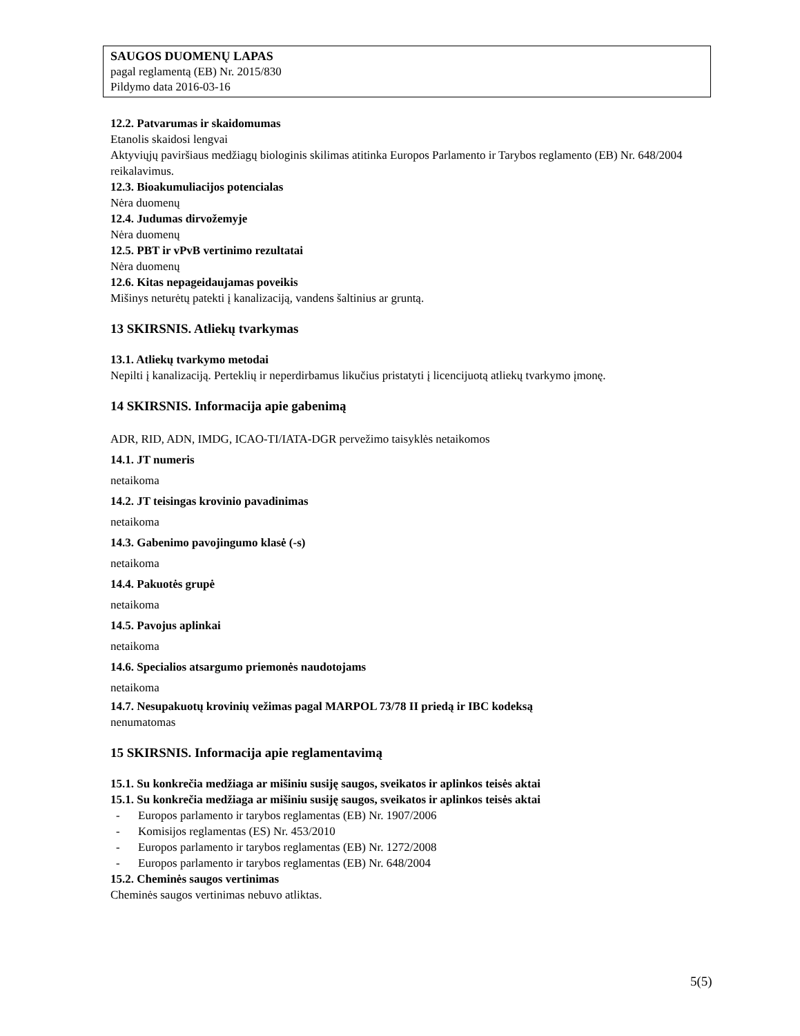SAUGOS DUOMENŲ LAPAS
pagal reglamentą (EB) Nr. 2015/830
Pildymo data 2016-03-16
12.2. Patvarumas ir skaidomumas
Etanolis skaidosi lengvai
Aktyviųjų paviršiaus medžiagų biologinis skilimas atitinka Europos Parlamento ir Tarybos reglamento (EB) Nr. 648/2004 reikalavimus.
12.3. Bioakumuliacijos potencialas
Nėra duomenų
12.4. Judumas dirvožemyje
Nėra duomenų
12.5. PBT ir vPvB vertinimo rezultatai
Nėra duomenų
12.6. Kitas nepageidaujamas poveikis
Mišinys neturėtų patekti į kanalizaciją, vandens šaltinius ar gruntą.
13 SKIRSNIS. Atliekų tvarkymas
13.1. Atliekų tvarkymo metodai
Nepilti į kanalizaciją. Perteklių ir neperdirbamus likučius pristatyti į licencijuotą atliekų tvarkymo įmonę.
14 SKIRSNIS. Informacija apie gabenimą
ADR, RID, ADN, IMDG, ICAO-TI/IATA-DGR pervežimo taisyklės netaikomos
14.1. JT numeris
netaikoma
14.2. JT teisingas krovinio pavadinimas
netaikoma
14.3. Gabenimo pavojingumo klasė (-s)
netaikoma
14.4. Pakuotės grupė
netaikoma
14.5. Pavojus aplinkai
netaikoma
14.6. Specialios atsargumo priemonės naudotojams
netaikoma
14.7. Nesupakuotų krovinių vežimas pagal MARPOL 73/78 II priedą ir IBC kodeksą
nenumatomas
15 SKIRSNIS. Informacija apie reglamentavimą
15.1. Su konkrečia medžiaga ar mišiniu susiję saugos, sveikatos ir aplinkos teisės aktai
15.1. Su konkrečia medžiaga ar mišiniu susiję saugos, sveikatos ir aplinkos teisės aktai
- Europos parlamento ir tarybos reglamentas (EB) Nr. 1907/2006
- Komisijos reglamentas (ES) Nr. 453/2010
- Europos parlamento ir tarybos reglamentas (EB) Nr. 1272/2008
- Europos parlamento ir tarybos reglamentas (EB) Nr. 648/2004
15.2. Cheminės saugos vertinimas
Cheminės saugos vertinimas nebuvo atliktas.
5(5)